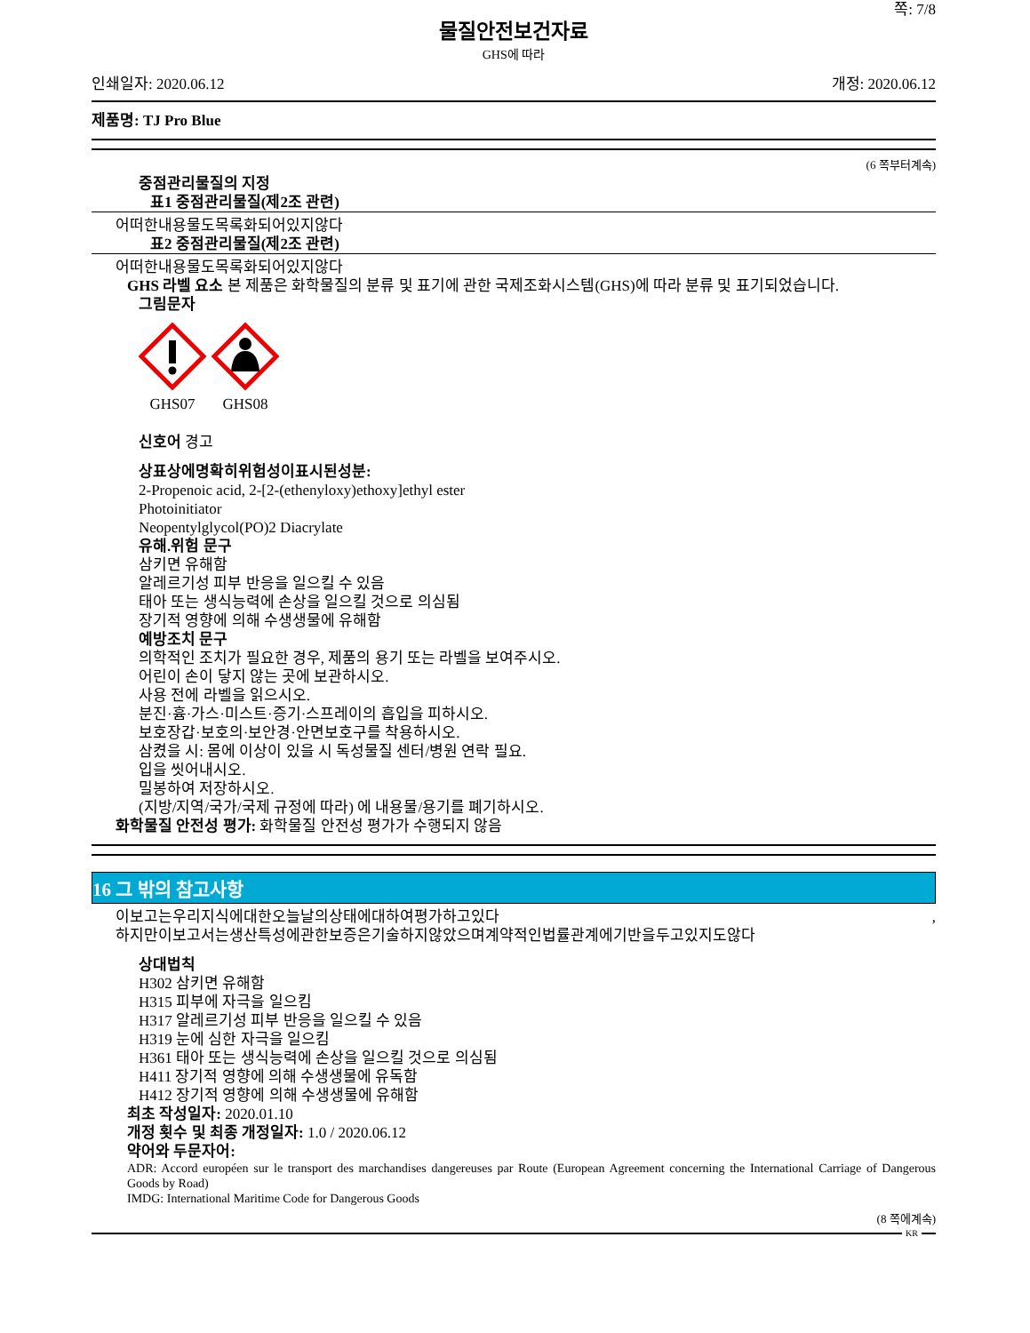쪽: 7/8
물질안전보건자료
GHS에 따라
인쇄일자: 2020.06.12 개정: 2020.06.12
제품명: TJ Pro Blue
(6 쪽부터계속)
중점관리물질의 지정
표1 중점관리물질(제2조 관련)
어떠한내용물도목록화되어있지않다
표2 중점관리물질(제2조 관련)
어떠한내용물도목록화되어있지않다
GHS 라벨 요소 본 제품은 화학물질의 분류 및 표기에 관한 국제조화시스템(GHS)에 따라 분류 및 표기되었습니다.
그림문자
GHS07 GHS08
신호어 경고
상표상에명확히위험성이표시된성분:
2-Propenoic acid, 2-[2-(ethenyloxy)ethoxy]ethyl ester
Photoinitiator
Neopentylglycol(PO)2 Diacrylate
유해.위험 문구
삼키면 유해함
알레르기성 피부 반응을 일으킬 수 있음
태아 또는 생식능력에 손상을 일으킬 것으로 의심됨
장기적 영향에 의해 수생생물에 유해함
예방조치 문구
의학적인 조치가 필요한 경우, 제품의 용기 또는 라벨을 보여주시오.
어린이 손이 닿지 않는 곳에 보관하시오.
사용 전에 라벨을 읽으시오.
분진·흄·가스·미스트·증기·스프레이의 흡입을 피하시오.
보호장갑·보호의·보안경·안면보호구를 착용하시오.
삼켰을 시: 몸에 이상이 있을 시 독성물질 센터/병원 연락 필요.
입을 씻어내시오.
밀봉하여 저장하시오.
(지방/지역/국가/국제 규정에 따라) 에 내용물/용기를 폐기하시오.
화학물질 안전성 평가: 화학물질 안전성 평가가 수행되지 않음
16 그 밖의 참고사항
이보고는우리지식에대한오늘날의상태에대하여평가하고있다 ,
하지만이보고서는생산특성에관한보증은기술하지않았으며계약적인법률관계에기반을두고있지도않다
상대법칙
H302 삼키면 유해함
H315 피부에 자극을 일으킴
H317 알레르기성 피부 반응을 일으킬 수 있음
H319 눈에 심한 자극을 일으킴
H361 태아 또는 생식능력에 손상을 일으킬 것으로 의심됨
H411 장기적 영향에 의해 수생생물에 유독함
H412 장기적 영향에 의해 수생생물에 유해함
최초 작성일자: 2020.01.10
개정 횟수 및 최종 개정일자: 1.0 / 2020.06.12
약어와 두문자어:
ADR: Accord européen sur le transport des marchandises dangereuses par Route (European Agreement concerning the International Carriage of Dangerous Goods by Road)
IMDG: International Maritime Code for Dangerous Goods
(8 쪽에계속)
KR